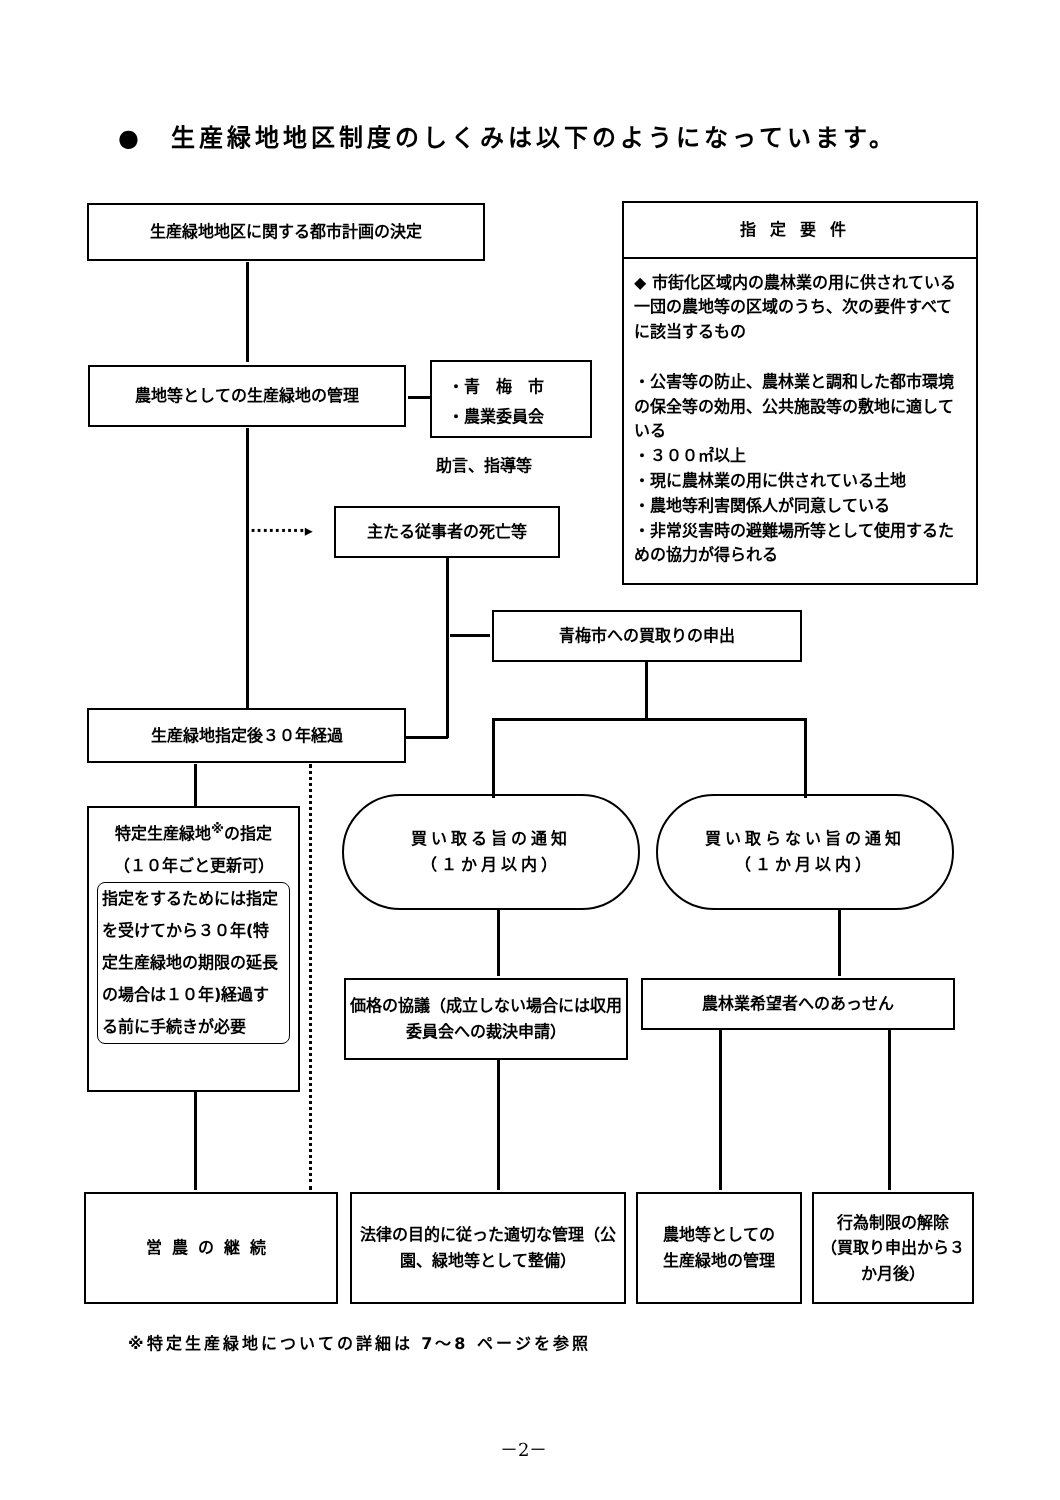●　生産緑地地区制度のしくみは以下のようになっています。
生産緑地地区に関する都市計画の決定
農地等としての生産緑地の管理
・青　梅　市
・農業委員会
助言、指導等
指定要件
◆ 市街化区域内の農林業の用に供されている一団の農地等の区域のうち、次の要件すべてに該当するもの
・公害等の防止、農林業と調和した都市環境の保全等の効用、公共施設等の敷地に適している
・３００㎡以上
・現に農林業の用に供されている土地
・農地等利害関係人が同意している
・非常災害時の避難場所等として使用するための協力が得られる
主たる従事者の死亡等
·········▸
青梅市への買取りの申出
生産緑地指定後３０年経過
特定生産緑地<sup>※</sup>の指定
（１０年ごと更新可）
指定をするためには指定を受けてから３０年(特定生産緑地の期限の延長の場合は１０年)経過する前に手続きが必要
買い取る旨の通知
（１か月以内）
買い取らない旨の通知
（１か月以内）
価格の協議（成立しない場合には収用委員会への裁決申請）
農林業希望者へのあっせん
営農の継続
法律の目的に従った適切な管理（公園、緑地等として整備）
農地等としての
生産緑地の管理
行為制限の解除
（買取り申出から３か月後）
※特定生産緑地についての詳細は 7～8 ページを参照
－2－